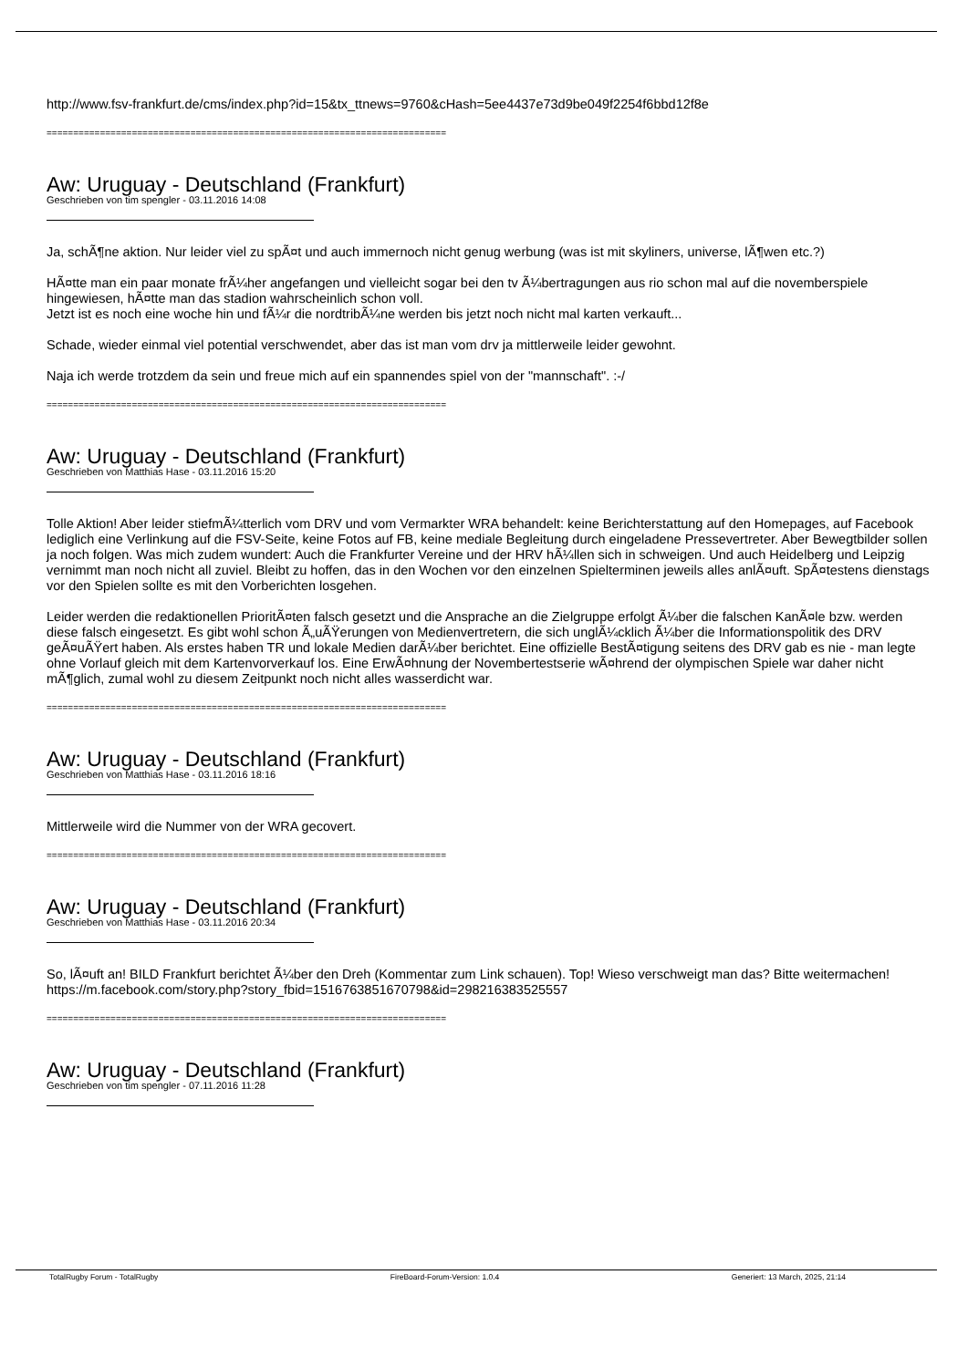http://www.fsv-frankfurt.de/cms/index.php?id=15&tx_ttnews=9760&cHash=5ee4437e73d9be049f2254f6bbd12f8e
===========================================================================
Aw: Uruguay - Deutschland (Frankfurt)
Geschrieben von tim spengler - 03.11.2016 14:08
Ja, schÃ¶ne aktion. Nur leider viel zu spÃ¤t und auch immernoch nicht genug werbung (was ist mit skyliners, universe, lÃ¶wen etc.?)
HÃ¤tte man ein paar monate frÃ¼her angefangen und vielleicht sogar bei den tv Ã¼bertragungen aus rio schon mal auf die novemberspiele hingewiesen, hÃ¤tte man das stadion wahrscheinlich schon voll.
Jetzt ist es noch eine woche hin und fÃ¼r die nordtribÃ¼ne werden bis jetzt noch nicht mal karten verkauft...
Schade, wieder einmal viel potential verschwendet, aber das ist man vom drv ja mittlerweile leider gewohnt.
Naja ich werde trotzdem da sein und freue mich auf ein spannendes spiel von der "mannschaft". :-/
===========================================================================
Aw: Uruguay - Deutschland (Frankfurt)
Geschrieben von Matthias Hase - 03.11.2016 15:20
Tolle Aktion! Aber leider stiefmÃ¼tterlich vom DRV und vom Vermarkter WRA behandelt: keine Berichterstattung auf den Homepages, auf Facebook lediglich eine Verlinkung auf die FSV-Seite, keine Fotos auf FB, keine mediale Begleitung durch eingeladene Pressevertreter. Aber Bewegtbilder sollen ja noch folgen. Was mich zudem wundert: Auch die Frankfurter Vereine und der HRV hÃ¼llen sich in schweigen. Und auch Heidelberg und Leipzig vernimmt man noch nicht all zuviel. Bleibt zu hoffen, das in den Wochen vor den einzelnen Spielterminen jeweils alles anlÃ¤uft. SpÃ¤testens dienstags vor den Spielen sollte es mit den Vorberichten losgehen.
Leider werden die redaktionellen PrioritÃ¤ten falsch gesetzt und die Ansprache an die Zielgruppe erfolgt Ã¼ber die falschen KanÃ¤le bzw. werden diese falsch eingesetzt. Es gibt wohl schon Ã„uÃŸerungen von Medienvertretern, die sich unglÃ¼cklich Ã¼ber die Informationspolitik des DRV geÃ¤uÃŸert haben. Als erstes haben TR und lokale Medien darÃ¼ber berichtet. Eine offizielle BestÃ¤tigung seitens des DRV gab es nie - man legte ohne Vorlauf gleich mit dem Kartenvorverkauf los. Eine ErwÃ¤hnung der Novembertestserie wÃ¤hrend der olympischen Spiele war daher nicht mÃ¶glich, zumal wohl zu diesem Zeitpunkt noch nicht alles wasserdicht war.
===========================================================================
Aw: Uruguay - Deutschland (Frankfurt)
Geschrieben von Matthias Hase - 03.11.2016 18:16
Mittlerweile wird die Nummer von der WRA gecovert.
===========================================================================
Aw: Uruguay - Deutschland (Frankfurt)
Geschrieben von Matthias Hase - 03.11.2016 20:34
So, lÃ¤uft an! BILD Frankfurt berichtet Ã¼ber den Dreh (Kommentar zum Link schauen). Top! Wieso verschweigt man das? Bitte weitermachen!
https://m.facebook.com/story.php?story_fbid=1516763851670798&id=298216383525557
===========================================================================
Aw: Uruguay - Deutschland (Frankfurt)
Geschrieben von tim spengler - 07.11.2016 11:28
TotalRugby Forum - TotalRugby FireBoard-Forum-Version: 1.0.4 Generiert: 13 March, 2025, 21:14